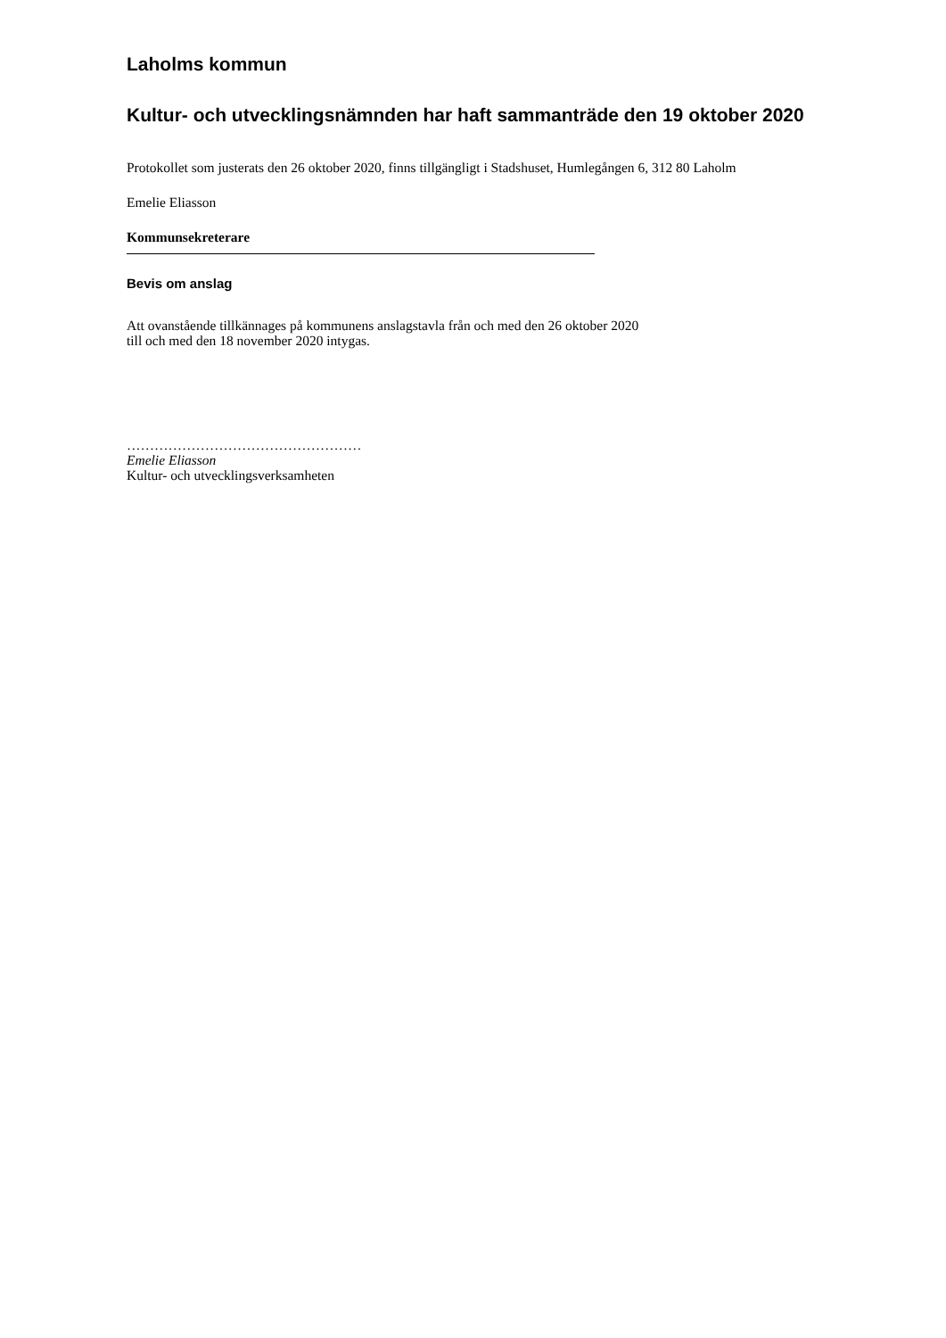Laholms kommun
Kultur- och utvecklingsnämnden har haft sammanträde den 19 oktober 2020
Protokollet som justerats den 26 oktober 2020, finns tillgängligt i Stadshuset, Humlegången 6, 312 80 Laholm
Emelie Eliasson
Kommunsekreterare
Bevis om anslag
Att ovanstående tillkännages på kommunens anslagstavla från och med den 26 oktober 2020
till och med den 18 november 2020 intygas.
……………………………………………
Emelie Eliasson
Kultur- och utvecklingsverksamheten